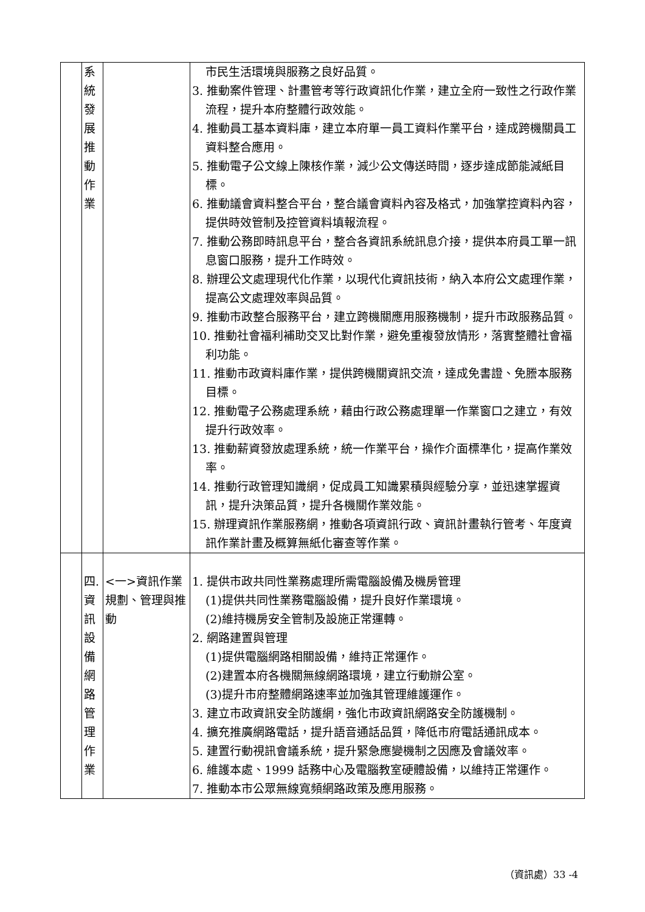| | 系 統 發 展 推 動 作 業 | | 市民生活環境與服務之良好品質。 3. 推動案件管理、計畫管考等行政資訊化作業，建立全府一致性之行政作業流程，提升本府整體行政效能。 4. 推動員工基本資料庫，建立本府單一員工資料作業平台，達成跨機關員工資料整合應用。 5. 推動電子公文線上陳核作業，減少公文傳送時間，逐步達成節能減紙目標。 6. 推動議會資料整合平台，整合議會資料內容及格式，加強掌控資料內容，提供時效管制及控管資料填報流程。 7. 推動公務即時訊息平台，整合各資訊系統訊息介接，提供本府員工單一訊息窗口服務，提升工作時效。 8. 辦理公文處理現代化作業，以現代化資訊技術，納入本府公文處理作業，提高公文處理效率與品質。 9. 推動市政整合服務平台，建立跨機關應用服務機制，提升市政服務品質。 10. 推動社會福利補助交叉比對作業，避免重複發放情形，落實整體社會福利功能。 11. 推動市政資料庫作業，提供跨機關資訊交流，達成免書證、免謄本服務目標。 12. 推動電子公務處理系統，藉由行政公務處理單一作業窗口之建立，有效提升行政效率。 13. 推動薪資發放處理系統，統一作業平台，操作介面標準化，提高作業效率。 14. 推動行政管理知識網，促成員工知識累積與經驗分享，並迅速掌握資訊，提升決策品質，提升各機關作業效能。 15. 辦理資訊作業服務網，推動各項資訊行政、資訊計畫執行管考、年度資訊作業計畫及概算無紙化審查等作業。 |
| | 四. 資 訊 設 備 網 路 管 理 作 業 | <一>資訊作業規劃、管理與推動 | 1. 提供市政共同性業務處理所需電腦設備及機房管理 (1)提供共同性業務電腦設備，提升良好作業環境。 (2)維持機房安全管制及設施正常運轉。 2. 網路建置與管理 (1)提供電腦網路相關設備，維持正常運作。 (2)建置本府各機關無線網路環境，建立行動辦公室。 (3)提升市府整體網路速率並加強其管理維護運作。 3. 建立市政資訊安全防護網，強化市政資訊網路安全防護機制。 4. 擴充推廣網路電話，提升語音通話品質，降低市府電話通訊成本。 5. 建置行動視訊會議系統，提升緊急應變機制之因應及會議效率。 6. 維護本處、1999 話務中心及電腦教室硬體設備，以維持正常運作。 7. 推動本市公眾無線寬頻網路政策及應用服務。 |
（資訊處）33 -4